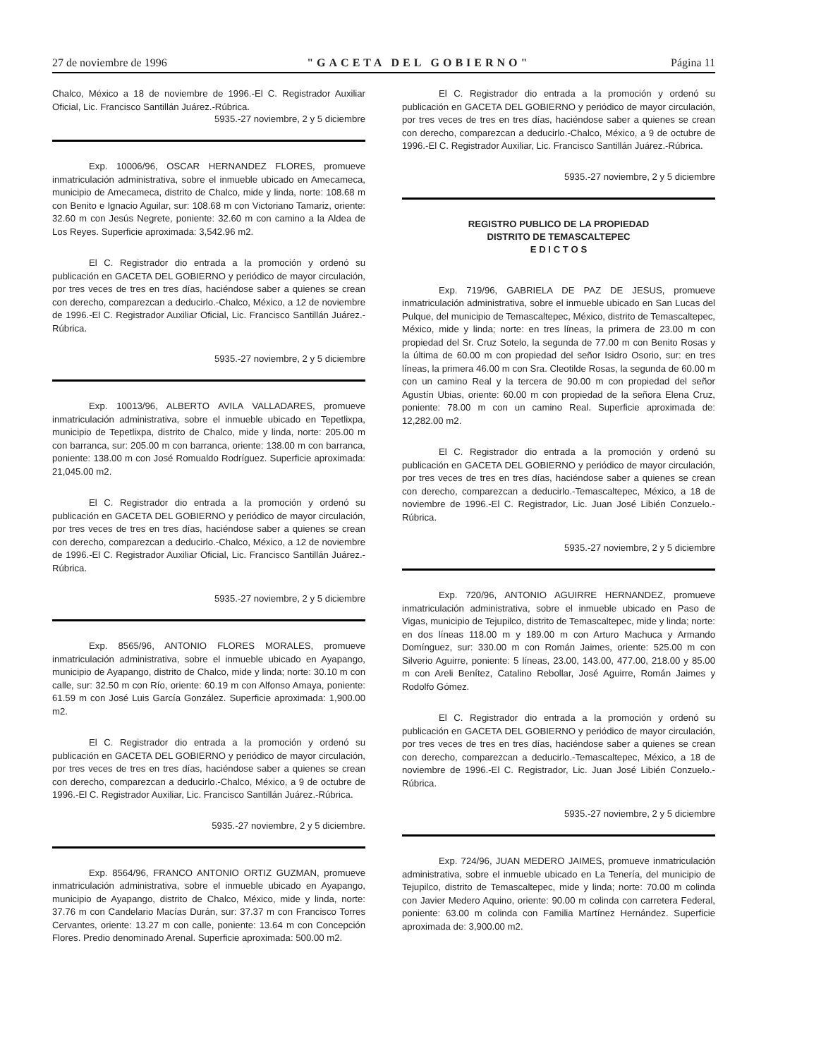27 de noviembre de 1996 "GACETA DEL GOBIERNO" Página 11
Chalco, México a 18 de noviembre de 1996.-El C. Registrador Auxiliar Oficial, Lic. Francisco Santillán Juárez.-Rúbrica.
5935.-27 noviembre, 2 y 5 diciembre
Exp. 10006/96, OSCAR HERNANDEZ FLORES, promueve inmatriculación administrativa, sobre el inmueble ubicado en Amecameca, municipio de Amecameca, distrito de Chalco, mide y linda, norte: 108.68 m con Benito e Ignacio Aguilar, sur: 108.68 m con Victoriano Tamariz, oriente: 32.60 m con Jesús Negrete, poniente: 32.60 m con camino a la Aldea de Los Reyes. Superficie aproximada: 3,542.96 m2.
El C. Registrador dio entrada a la promoción y ordenó su publicación en GACETA DEL GOBIERNO y periódico de mayor circulación, por tres veces de tres en tres días, haciéndose saber a quienes se crean con derecho, comparezcan a deducirlo.-Chalco, México, a 12 de noviembre de 1996.-El C. Registrador Auxiliar Oficial, Lic. Francisco Santillán Juárez.-Rúbrica.
5935.-27 noviembre, 2 y 5 diciembre
Exp. 10013/96, ALBERTO AVILA VALLADARES, promueve inmatriculación administrativa, sobre el inmueble ubicado en Tepetlixpa, municipio de Tepetlixpa, distrito de Chalco, mide y linda, norte: 205.00 m con barranca, sur: 205.00 m con barranca, oriente: 138.00 m con barranca, poniente: 138.00 m con José Romualdo Rodríguez. Superficie aproximada: 21,045.00 m2.
El C. Registrador dio entrada a la promoción y ordenó su publicación en GACETA DEL GOBIERNO y periódico de mayor circulación, por tres veces de tres en tres días, haciéndose saber a quienes se crean con derecho, comparezcan a deducirlo.-Chalco, México, a 12 de noviembre de 1996.-El C. Registrador Auxiliar Oficial, Lic. Francisco Santillán Juárez.-Rúbrica.
5935.-27 noviembre, 2 y 5 diciembre
Exp. 8565/96, ANTONIO FLORES MORALES, promueve inmatriculación administrativa, sobre el inmueble ubicado en Ayapango, municipio de Ayapango, distrito de Chalco, mide y linda; norte: 30.10 m con calle, sur: 32.50 m con Río, oriente: 60.19 m con Alfonso Amaya, poniente: 61.59 m con José Luis García González. Superficie aproximada: 1,900.00 m2.
El C. Registrador dio entrada a la promoción y ordenó su publicación en GACETA DEL GOBIERNO y periódico de mayor circulación, por tres veces de tres en tres días, haciéndose saber a quienes se crean con derecho, comparezcan a deducirlo.-Chalco, México, a 9 de octubre de 1996.-El C. Registrador Auxiliar, Lic. Francisco Santillán Juárez.-Rúbrica.
5935.-27 noviembre, 2 y 5 diciembre.
Exp. 8564/96, FRANCO ANTONIO ORTIZ GUZMAN, promueve inmatriculación administrativa, sobre el inmueble ubicado en Ayapango, municipio de Ayapango, distrito de Chalco, México, mide y linda, norte: 37.76 m con Candelario Macías Durán, sur: 37.37 m con Francisco Torres Cervantes, oriente: 13.27 m con calle, poniente: 13.64 m con Concepción Flores. Predio denominado Arenal. Superficie aproximada: 500.00 m2.
El C. Registrador dio entrada a la promoción y ordenó su publicación en GACETA DEL GOBIERNO y periódico de mayor circulación, por tres veces de tres en tres días, haciéndose saber a quienes se crean con derecho, comparezcan a deducirlo.-Chalco, México, a 9 de octubre de 1996.-El C. Registrador Auxiliar, Lic. Francisco Santillán Juárez.-Rúbrica.
5935.-27 noviembre, 2 y 5 diciembre
REGISTRO PUBLICO DE LA PROPIEDAD
DISTRITO DE TEMASCALTEPEC
E D I C T O S
Exp. 719/96, GABRIELA DE PAZ DE JESUS, promueve inmatriculación administrativa, sobre el inmueble ubicado en San Lucas del Pulque, del municipio de Temascaltepec, México, distrito de Temascaltepec, México, mide y linda; norte: en tres líneas, la primera de 23.00 m con propiedad del Sr. Cruz Sotelo, la segunda de 77.00 m con Benito Rosas y la última de 60.00 m con propiedad del señor Isidro Osorio, sur: en tres líneas, la primera 46.00 m con Sra. Cleotilde Rosas, la segunda de 60.00 m con un camino Real y la tercera de 90.00 m con propiedad del señor Agustín Ubias, oriente: 60.00 m con propiedad de la señora Elena Cruz, poniente: 78.00 m con un camino Real. Superficie aproximada de: 12,282.00 m2.
El C. Registrador dio entrada a la promoción y ordenó su publicación en GACETA DEL GOBIERNO y periódico de mayor circulación, por tres veces de tres en tres días, haciéndose saber a quienes se crean con derecho, comparezcan a deducirlo.-Temascaltepec, México, a 18 de noviembre de 1996.-El C. Registrador, Lic. Juan José Libién Conzuelo.-Rúbrica.
5935.-27 noviembre, 2 y 5 diciembre
Exp. 720/96, ANTONIO AGUIRRE HERNANDEZ, promueve inmatriculación administrativa, sobre el inmueble ubicado en Paso de Vigas, municipio de Tejupilco, distrito de Temascaltepec, mide y linda; norte: en dos líneas 118.00 m y 189.00 m con Arturo Machuca y Armando Domínguez, sur: 330.00 m con Román Jaimes, oriente: 525.00 m con Silverio Aguirre, poniente: 5 líneas, 23.00, 143.00, 477.00, 218.00 y 85.00 m con Areli Benítez, Catalino Rebollar, José Aguirre, Román Jaimes y Rodolfo Gómez.
El C. Registrador dio entrada a la promoción y ordenó su publicación en GACETA DEL GOBIERNO y periódico de mayor circulación, por tres veces de tres en tres días, haciéndose saber a quienes se crean con derecho, comparezcan a deducirlo.-Temascaltepec, México, a 18 de noviembre de 1996.-El C. Registrador, Lic. Juan José Libién Conzuelo.-Rúbrica.
5935.-27 noviembre, 2 y 5 diciembre
Exp. 724/96, JUAN MEDERO JAIMES, promueve inmatriculación administrativa, sobre el inmueble ubicado en La Tenería, del municipio de Tejupilco, distrito de Temascaltepec, mide y linda; norte: 70.00 m colinda con Javier Medero Aquino, oriente: 90.00 m colinda con carretera Federal, poniente: 63.00 m colinda con Familia Martínez Hernández. Superficie aproximada de: 3,900.00 m2.